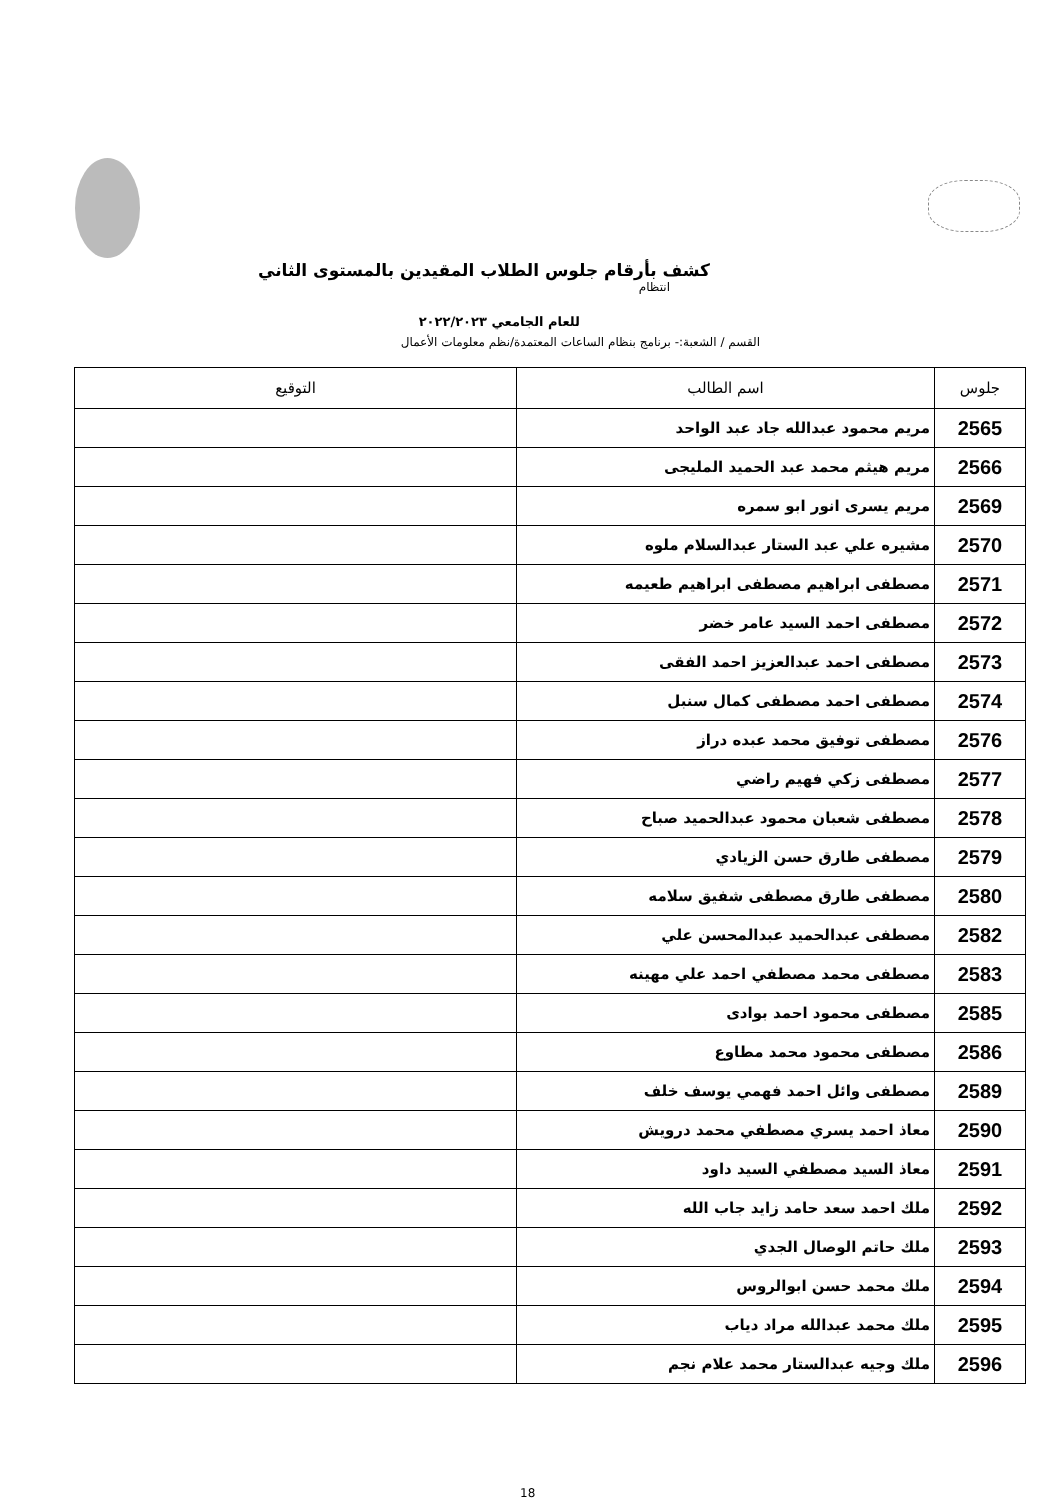كشف بأرقام جلوس الطلاب المقيدين بالمستوى الثاني
انتظام
للعام الجامعي ٢٠٢٢/٢٠٢٣
القسم / الشعبة:- برنامج بنظام الساعات المعتمدة/نظم معلومات الأعمال
| جلوس | اسم الطالب | التوقيع |
| --- | --- | --- |
| 2565 | مريم محمود عبدالله جاد عبد الواحد | |
| 2566 | مريم هيثم محمد عبد الحميد المليجى | |
| 2569 | مريم يسرى انور ابو سمره | |
| 2570 | مشيره علي عبد الستار عبدالسلام ملوه | |
| 2571 | مصطفى ابراهيم مصطفى ابراهيم طعيمه | |
| 2572 | مصطفى احمد السيد عامر خضر | |
| 2573 | مصطفى احمد عبدالعزيز احمد الفقى | |
| 2574 | مصطفى احمد مصطفى كمال سنبل | |
| 2576 | مصطفى توفيق محمد عبده دراز | |
| 2577 | مصطفى زكي فهيم راضي | |
| 2578 | مصطفى شعبان محمود عبدالحميد صباح | |
| 2579 | مصطفى طارق حسن الزيادي | |
| 2580 | مصطفى طارق مصطفى شفيق سلامه | |
| 2582 | مصطفى عبدالحميد عبدالمحسن علي | |
| 2583 | مصطفى محمد مصطفي احمد علي مهينه | |
| 2585 | مصطفى محمود احمد بوادى | |
| 2586 | مصطفى محمود محمد مطاوع | |
| 2589 | مصطفى وائل احمد فهمي يوسف خلف | |
| 2590 | معاذ احمد يسري مصطفي محمد درويش | |
| 2591 | معاذ السيد مصطفي السيد داود | |
| 2592 | ملك احمد سعد حامد زايد جاب الله | |
| 2593 | ملك حاتم الوصال الجدي | |
| 2594 | ملك محمد حسن ابوالروس | |
| 2595 | ملك محمد عبدالله مراد دياب | |
| 2596 | ملك وجيه عبدالستار محمد علام نجم | |
18